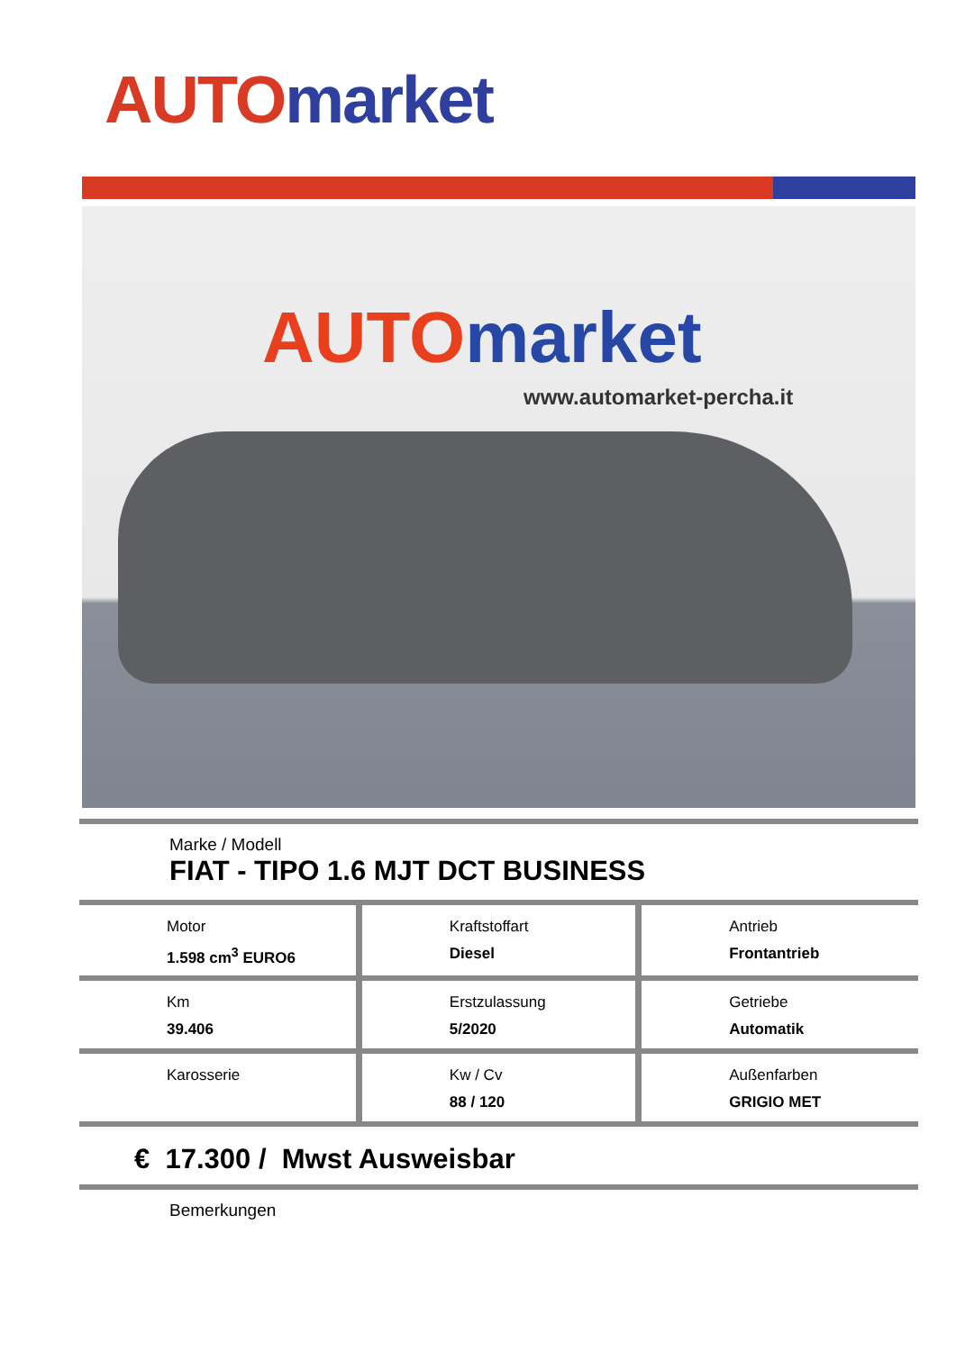AUTO market
AUTO market
www.automarket-percha.it
Marke / Modell
FIAT - TIPO 1.6 MJT DCT BUSINESS
| Motor 1.598 cm<sup>3</sup> EURO6 | Kraftstoffart Diesel | Antrieb Frontantrieb |
| Km 39.406 | Erstzulassung 5/2020 | Getriebe Automatik |
| Karosserie | Kw / Cv 88 / 120 | Außenfarben GRIGIO MET |
€ 17.300 / Mwst Ausweisbar
Bemerkungen